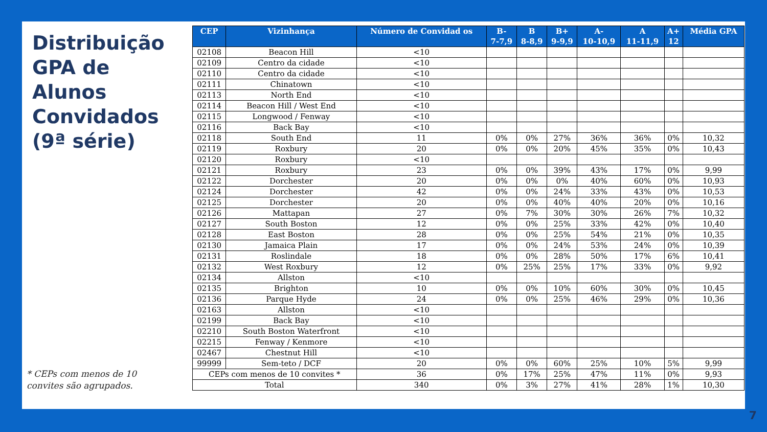Distribuição GPA de Alunos Convidados (9ª série)
* CEPs com menos de 10
convites são agrupados.
| CEP | Vizinhança | Número de Convidad os | B- 7-7,9 | B 8-8,9 | B+ 9-9,9 | A- 10-10,9 | A 11-11,9 | A+ 12 | Média GPA |
| --- | --- | --- | --- | --- | --- | --- | --- | --- | --- |
| 02108 | Beacon Hill | <10 | | | | | | | |
| 02109 | Centro da cidade | <10 | | | | | | | |
| 02110 | Centro da cidade | <10 | | | | | | | |
| 02111 | Chinatown | <10 | | | | | | | |
| 02113 | North End | <10 | | | | | | | |
| 02114 | Beacon Hill / West End | <10 | | | | | | | |
| 02115 | Longwood / Fenway | <10 | | | | | | | |
| 02116 | Back Bay | <10 | | | | | | | |
| 02118 | South End | 11 | 0% | 0% | 27% | 36% | 36% | 0% | 10,32 |
| 02119 | Roxbury | 20 | 0% | 0% | 20% | 45% | 35% | 0% | 10,43 |
| 02120 | Roxbury | <10 | | | | | | | |
| 02121 | Roxbury | 23 | 0% | 0% | 39% | 43% | 17% | 0% | 9,99 |
| 02122 | Dorchester | 20 | 0% | 0% | 0% | 40% | 60% | 0% | 10,93 |
| 02124 | Dorchester | 42 | 0% | 0% | 24% | 33% | 43% | 0% | 10,53 |
| 02125 | Dorchester | 20 | 0% | 0% | 40% | 40% | 20% | 0% | 10,16 |
| 02126 | Mattapan | 27 | 0% | 7% | 30% | 30% | 26% | 7% | 10,32 |
| 02127 | South Boston | 12 | 0% | 0% | 25% | 33% | 42% | 0% | 10,40 |
| 02128 | East Boston | 28 | 0% | 0% | 25% | 54% | 21% | 0% | 10,35 |
| 02130 | Jamaica Plain | 17 | 0% | 0% | 24% | 53% | 24% | 0% | 10,39 |
| 02131 | Roslindale | 18 | 0% | 0% | 28% | 50% | 17% | 6% | 10,41 |
| 02132 | West Roxbury | 12 | 0% | 25% | 25% | 17% | 33% | 0% | 9,92 |
| 02134 | Allston | <10 | | | | | | | |
| 02135 | Brighton | 10 | 0% | 0% | 10% | 60% | 30% | 0% | 10,45 |
| 02136 | Parque Hyde | 24 | 0% | 0% | 25% | 46% | 29% | 0% | 10,36 |
| 02163 | Allston | <10 | | | | | | | |
| 02199 | Back Bay | <10 | | | | | | | |
| 02210 | South Boston Waterfront | <10 | | | | | | | |
| 02215 | Fenway / Kenmore | <10 | | | | | | | |
| 02467 | Chestnut Hill | <10 | | | | | | | |
| 99999 | Sem-teto / DCF | 20 | 0% | 0% | 60% | 25% | 10% | 5% | 9,99 |
| CEPs com menos de 10 convites * | | 36 | 0% | 17% | 25% | 47% | 11% | 0% | 9,93 |
| Total | | 340 | 0% | 3% | 27% | 41% | 28% | 1% | 10,30 |
7